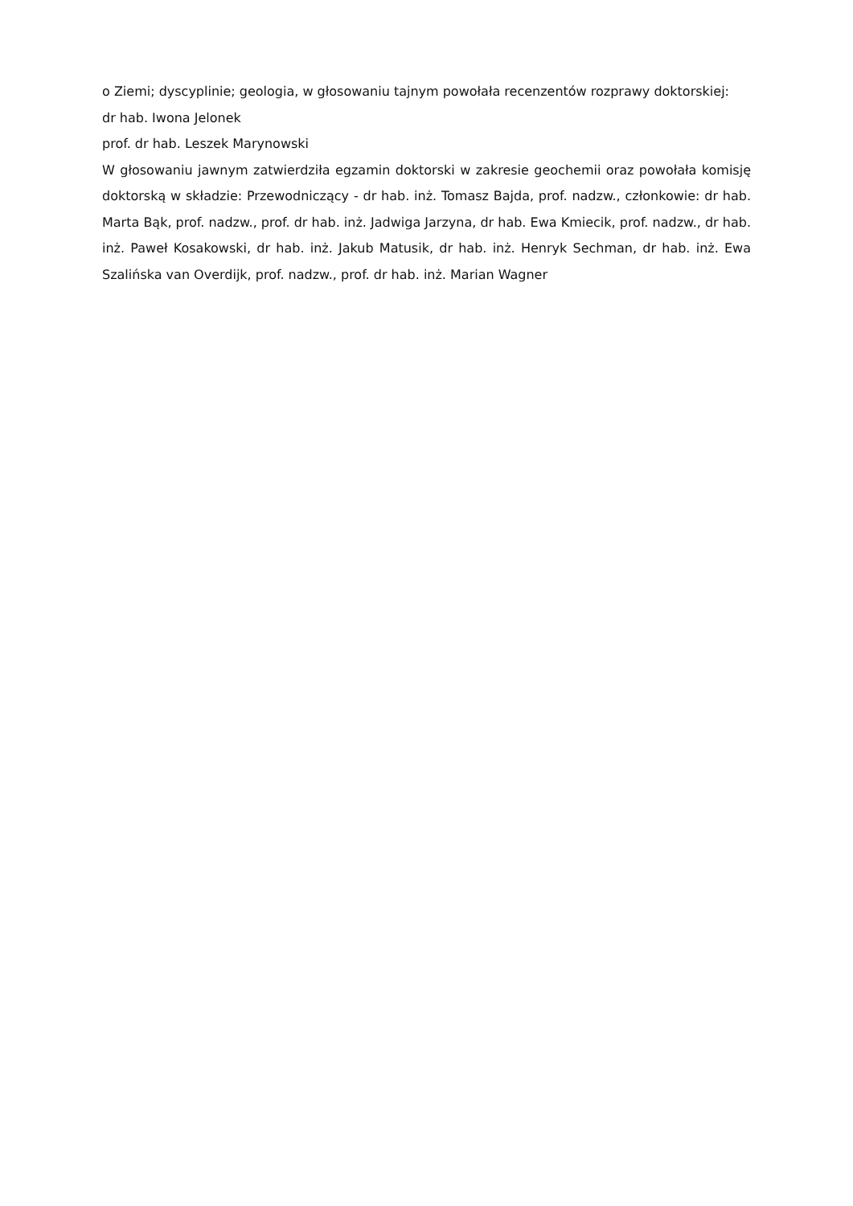o Ziemi; dyscyplinie; geologia, w głosowaniu tajnym powołała recenzentów rozprawy doktorskiej:
dr hab. Iwona Jelonek
prof. dr hab. Leszek Marynowski
W głosowaniu jawnym zatwierdziła egzamin doktorski w zakresie geochemii oraz powołała komisję doktorską w składzie: Przewodniczący - dr hab. inż. Tomasz Bajda, prof. nadzw., członkowie: dr hab. Marta Bąk, prof. nadzw., prof. dr hab. inż. Jadwiga Jarzyna, dr hab. Ewa Kmiecik, prof. nadzw., dr hab. inż. Paweł Kosakowski, dr hab. inż. Jakub Matusik, dr hab. inż. Henryk Sechman, dr hab. inż. Ewa Szalińska van Overdijk, prof. nadzw., prof. dr hab. inż. Marian Wagner